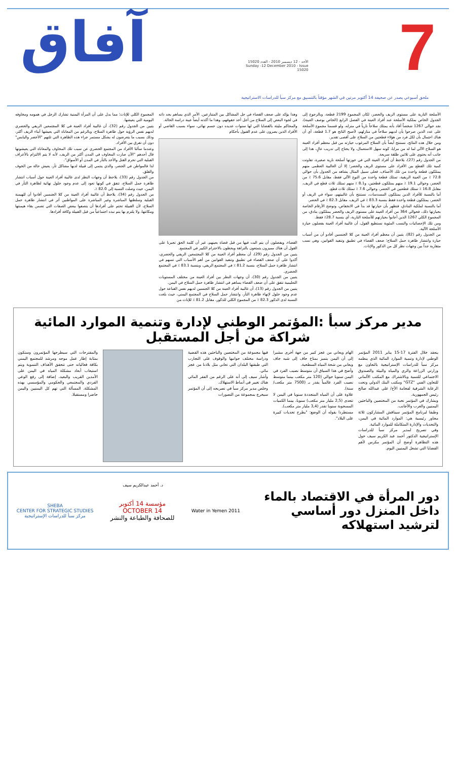7
الأحد - 12 ديسمبر 2010 - العدد 15020
Sunday -12 December 2010 - Issue 15020
آفاق
ملحق أسبوعي يصدر عن صحيفة 14 أكتوبر مرتين في الشهر مؤقتاً بالتنسيق مع مركز سبأ للدراسات الاستراتيجية
الأسلحة النارية على مستوى الريف والحضر، لكان المجموع 2199 قطعة، وبالرجوع إلى الجدول الخاص بملكية الأسلحة عند أفراد العينة في الفصل الرابع (الخاص بوصف العينة)، نجد حوالي 1267 شخصاً أفاد بأنه يمتلك سلاحاً نارياً في منزله، ولو قسمنا مجموع الأسلحة على عدد الذين صرحوا بأن لديهم سلاحاً في منازلهم، لأصبح الناتج هو 1.7 قطعة، أي أن هناك احتمال بأن لكل فرد من هؤلاء قطعتين من السلاح على أقصى تقدير.
ومن خلال هذه النتائج، نستنتج أيضاً بأن السلاح المرغوب حيازته من قبل معظم أفراد العينة هو السلاح الآلي لما له من مزايا، كونه سهل الاستعمال، ولا يحتاج إلى تدريب عالٍ، هذا إلى جانب أنه يحتوي على ثلاثين طلقة سريعة.
من الجدول رقم (27)، يلاحظ أن أفراد العينة التي في حوزتها أسلحة نارية صغيرة، تفاوتت كمية تلك القطع بين الأفراد على مستوى الريف والحضر؛ إلا أن الغالبية العظمى منهم يمتلكون قطعة واحدة من تلك الأصناف، فعلى سبيل المثال يشاهد من الجدول بأن حوالي 72.8 ٪ من العينة الريفية، تمتلك قطعة واحدة من النوع الآلي فقط، مقابل 75.6 ٪ من الحضر، وحوالي 19.1 ٪ منهم يمتلكون قطعتين، و8.1 ٪ منهم تمتلك ثلاث قطع في الريف، مقابل 16.8 ٪ تمتلك قطعتين في الحضر، وحوالي 7.6 ٪ تمتلك ثلاث قطع.
أما بالنسبة للأفراد الذين يمتلكون المسدسات، نستنتج بأن غالبيتهم، سواء في الريف أو الحضر، يمتلكون قطعة واحدة فقط بنسبة 83.3 ٪ في الريف، مقابل 82.3 ٪ في الحضر.
أما بالنسبة لملكية البنادق، فتظهر بأن حيازتها قد بدأ في الانخفاض، وتوضح الأرقام الخاصة بحيازتها ذلك، فحوالي 364 من أفراد العينة على مستوى الريف والحضر يمتلكون بنادق، من المجموع الكلي 1267 الذين أجابوا بحيازتهم للأسلحة النارية، أي بنسبة 28.7٪ فقط.
ومن تلك الإحصائيات والنسب المئوية نستطيع القول، أن غالبية أفراد العينة يفضلون حيازة الأسلحة الآلية.
من الجدول رقم (82)، يتبين أن معظم أفراد العينة من كلا الجنسين أفادو أن من أسباب حيازة وانتشار ظاهرة حمل السلاح؛ ضعف القضاء في تطبيق وتنفيذ القوانين، وهي نسب متقاربة جداً بين وجهات نظر كل من الذكور والإناث.
وهذا يؤكد على ضعف القضاء في حل المشاكل بين المتنازعين. الأمر الذي يساهم بحد ذاته في لجوء البعض إلى السلاح من أجل أخذ حقوقهم، وهذا ما أكدته أيضاً عينة دراسة الحالة.
والمحاكم مليئة بالقضايا التي لها سنوات عديده دون حسم نهائي، سواء بسبب القاضي أو الأفراد الذين يصرون على عدم القبول بأحكام
القضاء، ويفضلون أن يتم البت فيها من قبل قضاة بعينهم، غير أن كلمة الحق تجبرنا على القول أن هناك مميزون يتمتعون بالنزاهة ويحظون بالاحترام الكبير في المجتمع.
يتبين من الجدول رقم (29)، أن معظم أفراد العينة من كلا المجتمعين الريفي والحضري، أكدوا على أن ضعف القضاء في تطبيق وتنفيذ القوانين من أهم الأسباب التي تسهم في انتشار ظاهرة حمل السلاح، بنسبة 81.2 ٪ في المجتمع الريفي، وبنسبة 83.1 ٪ في المجتمع الحضري.
يتبين من الجدول رقم (30)، أن وجهات النظر بين أفراد العينة من مختلف المستويات التعليمية تتفق على أن ضعف القضاء يساهم في انتشار ظاهرة حمل السلاح في اليمن.
يتبين من الجدول رقم (13)، أن غالبية أفراد العينة من كلا الجنسين لديهم نفس القناعة حول عدم وجود حلول لإنهاء ظاهرة الثأر، وانتشار حمل السلاح في المجتمع اليمني، حيث بلغت النسبة لدى الذكور 82.3 ٪ من المجموع الكلي للذكور، مقابل 81.2 ٪ للإناث من
المجموع الكلي للإناث؛ مما يدل على أن المرأة اليمنية تشارك الرجل في همومه ومخاوفه اليومية التي يعيشها.
يتبين من الجدول رقم (32)، أن غالبية أفراد العينة في كلا المجتمعين الريفي والحضري لديهم نفس الرؤية حول ظاهرة السلاح، وبالرغم من المعاناة التي يعيشها أبناء الريف أكثر، وذلك بسبب ما يتعرضون له بشكل مستمر جراء هذه الظاهرة التي تلتهم "الأخضر واليابس" دون أن تفرق بين الأفراد.
وعندما سألنا الأفراد من المجتمع الحضري عن سبب تلك المخاوف والمعاناة التي يعيشونها قال أحدهم "الآن صارت المخاوف في المدن أكثر من الريف، لأنه لا يتم الالتزام بالأعراف القبلية التي تحرم القتل والأخذ بالثأر في المدن أو الأسواق".
لذا فالمواطن في الحضر، والذي ينتمي إلى قبيلة لديها مشاكل ثأر، يعيش حالة من الخوف والقلق.
من الجدول رقم (33)، يلاحظ أن وجهات النظر لدى غالبية أفراد العينة حول أسباب انتشار ظاهرة حمل السلاح، تتفق في كونها تعود إلى عدم وجود حلول نهائية لظاهرة الثأر في اليمن، حيث وصلت النسبة إلى 82.0 ٪.
من الجدول رقم (34)، يلاحظ أن غالبية أفراد العينة من كلا الجنسين أفادوا أن للهيمنة القبلية وسلطتها المباشرة وغير المباشرة على المواطنين أثر في انتشار ظاهرة حمل السلاح، لأن القبيلة تحتم على أفرادها أن يتصفوا ببعض الصفات التي تضمن بقاء هيمنتها ومكانتها، ولا يلتزم بها يتم نبذه اجتماعياً من قبل القبيلة وكافة أفرادها.
مدير مركز سبأ :المؤتمر الوطني لإدارة وتنمية الموارد المائية شراكة من أجل المستقبل
ينعقد خلال الفترة 17-15 يناير 2011 المؤتمر الوطني لإدارة وتنمية الموارد المائية الذي ينظمه مركز سبأ للدراسات الإستراتيجية بالتعاون مع وزارتي الزراعة والري والمياه والبيئة والصندوق الاجتماعي للتنمية وبالاشتراك مع المكتب الألماني للتعاون الفني "GTZ" ومكتب البنك الدولي وتحت الرعاية الشرفية لفخامة الأخ/ علي عبدالله صالح رئيس الجمهورية.
ويشارك في المؤتمر نخبة من المختصين والباحثين اليمنيين والعرب والأجانب.
وطبقا لبرنامج المؤتمر سيناقش المشاركون ثلاثة محاور رئيسية هي: الموارد المائية في اليمن، والتحديات والإدارة المتكاملة للموارد المائية.
وفي تصريح لمدير مركز سبأ للدراسات الإستراتيجية الدكتور أحمد عبد الكريم سيف حول هذه التظاهرة أوضح أن المؤتمر مكرس لأهم القضايا التي تشغل اليمنيين اليوم.
الهام ويعاني من عجز كبير من جهة أخرى مشيرا إلى أن اليمن يتميز بمناخ جاف إلى شبه جاف ويعاني من شحة المياه السطحية.
وأضح في هذا السياق أن متوسط نصيب الفرد في اليمن سنويا حوالي (120 متر مكعب بينما متوسط نصيب الفرد عالمياً يقدر بـ (7500 متر مكعب/ سنة).
علاوة على أن المياه المتجددة سنويا في اليمن لا تتعدى (2,5 مليار متر مكعب) سنويا، بينما الكميات المسحوبة سنويا تقدر (3,4 مليار متر مكعب).
مستطردا بقوله أن الوضع: "يطرح تحديات كبيرة على البلاد".
فيها مجموعة من المختصين والباحثين هذه القضية ودراسة مختلف جوانبها والوقوف على التجارب التي طبقتها البلدان التي تعاني مثل بلادنا من عجز مائي.
وأشار سيف إلى أنه على الرغم من الفقر المائي هناك تغيير في أنماط الاستهلاك.
وخلص مدير مركز سبأ في تصريحه إلى أن المؤتمر سيخرج بمجموعة من التصورات
د. أحمد عبدالكريم سيف
والمقترحات التي سيطرحها المؤتمرون وستكون بمثابة إطار عمل موجه ومرشد للمجتمع اليمني بكافة فعالياته حتى تتحقق الأهداف التنموية ويتم استيعاب أبعاد مشكلة المياه في اليمن على الأمدين القريب والبعيد، إضافة إلى رفع الوعي الفردي والمجتمعي والحكومي والمؤسسي بهذه المشكلة. المسألة التي تهم كل اليمنيين واليمن حاضرا ومستقبلا.
دور المرأة في الاقتصاد بالماء داخل المنزل دور أساسي لترشيد استهلاكه
Water in Yemen 2011
مؤسسة 14 أكتوبر
14 OCTOBER
للصحافة والطباعة والنشر
SHEBA
CENTER FOR STRATEGIC STUDIES
مركز سبأ للدراسات الإستراتيجية